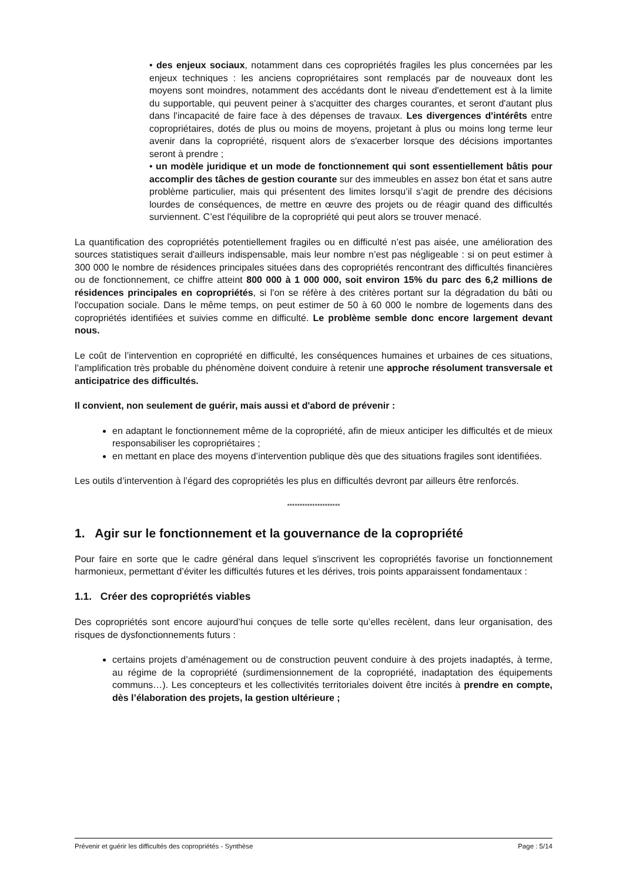• des enjeux sociaux, notamment dans ces copropriétés fragiles les plus concernées par les enjeux techniques : les anciens copropriétaires sont remplacés par de nouveaux dont les moyens sont moindres, notamment des accédants dont le niveau d'endettement est à la limite du supportable, qui peuvent peiner à s'acquitter des charges courantes, et seront d'autant plus dans l'incapacité de faire face à des dépenses de travaux. Les divergences d'intérêts entre copropriétaires, dotés de plus ou moins de moyens, projetant à plus ou moins long terme leur avenir dans la copropriété, risquent alors de s'exacerber lorsque des décisions importantes seront à prendre ;
• un modèle juridique et un mode de fonctionnement qui sont essentiellement bâtis pour accomplir des tâches de gestion courante sur des immeubles en assez bon état et sans autre problème particulier, mais qui présentent des limites lorsqu’il s’agit de prendre des décisions lourdes de conséquences, de mettre en œuvre des projets ou de réagir quand des difficultés surviennent. C’est l'équilibre de la copropriété qui peut alors se trouver menacé.
La quantification des copropriétés potentiellement fragiles ou en difficulté n’est pas aisée, une amélioration des sources statistiques serait d'ailleurs indispensable, mais leur nombre n’est pas négligeable : si on peut estimer à 300 000 le nombre de résidences principales situées dans des copropriétés rencontrant des difficultés financières ou de fonctionnement, ce chiffre atteint 800 000 à 1 000 000, soit environ 15% du parc des 6,2 millions de résidences principales en copropriétés, si l'on se réfère à des critères portant sur la dégradation du bâti ou l'occupation sociale. Dans le même temps, on peut estimer de 50 à 60 000 le nombre de logements dans des copropriétés identifiées et suivies comme en difficulté. Le problème semble donc encore largement devant nous.
Le coût de l’intervention en copropriété en difficulté, les conséquences humaines et urbaines de ces situations, l’amplification très probable du phénomène doivent conduire à retenir une approche résolument transversale et anticipatrice des difficultés.
Il convient, non seulement de guérir, mais aussi et d'abord de prévenir :
en adaptant le fonctionnement même de la copropriété, afin de mieux anticiper les difficultés et de mieux responsabiliser les copropriétaires ;
en mettant en place des moyens d’intervention publique dès que des situations fragiles sont identifiées.
Les outils d’intervention à l’égard des copropriétés les plus en difficultés devront par ailleurs être renforcés.
*********************
1. Agir sur le fonctionnement et la gouvernance de la copropriété
Pour faire en sorte que le cadre général dans lequel s'inscrivent les copropriétés favorise un fonctionnement harmonieux, permettant d’éviter les difficultés futures et les dérives, trois points apparaissent fondamentaux :
1.1. Créer des copropriétés viables
Des copropriétés sont encore aujourd’hui conçues de telle sorte qu’elles recèlent, dans leur organisation, des risques de dysfonctionnements futurs :
certains projets d’aménagement ou de construction peuvent conduire à des projets inadaptés, à terme, au régime de la copropriété (surdimensionnement de la copropriété, inadaptation des équipements communs…). Les concepteurs et les collectivités territoriales doivent être incités à prendre en compte, dès l’élaboration des projets, la gestion ultérieure ;
Prévenir et guérir les difficultés des copropriétés - Synthèse Page : 5/14